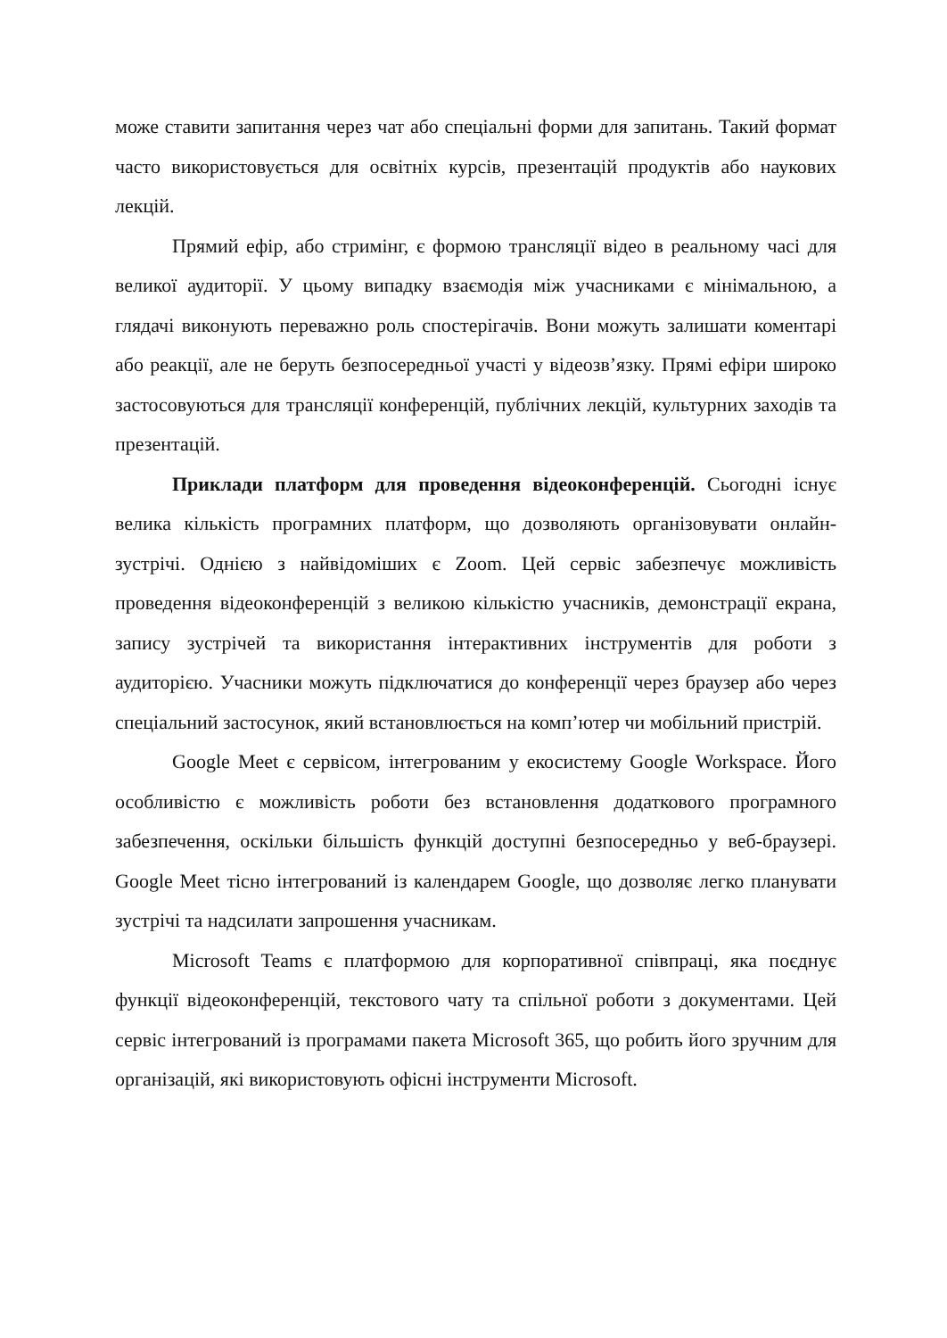може ставити запитання через чат або спеціальні форми для запитань. Такий формат часто використовується для освітніх курсів, презентацій продуктів або наукових лекцій.
Прямий ефір, або стримінг, є формою трансляції відео в реальному часі для великої аудиторії. У цьому випадку взаємодія між учасниками є мінімальною, а глядачі виконують переважно роль спостерігачів. Вони можуть залишати коментарі або реакції, але не беруть безпосередньої участі у відеозв’язку. Прямі ефіри широко застосовуються для трансляції конференцій, публічних лекцій, культурних заходів та презентацій.
Приклади платформ для проведення відеоконференцій. Сьогодні існує велика кількість програмних платформ, що дозволяють організовувати онлайн-зустрічі. Однією з найвідоміших є Zoom. Цей сервіс забезпечує можливість проведення відеоконференцій з великою кількістю учасників, демонстрації екрана, запису зустрічей та використання інтерактивних інструментів для роботи з аудиторією. Учасники можуть підключатися до конференції через браузер або через спеціальний застосунок, який встановлюється на комп’ютер чи мобільний пристрій.
Google Meet є сервісом, інтегрованим у екосистему Google Workspace. Його особливістю є можливість роботи без встановлення додаткового програмного забезпечення, оскільки більшість функцій доступні безпосередньо у веб-браузері. Google Meet тісно інтегрований із календарем Google, що дозволяє легко планувати зустрічі та надсилати запрошення учасникам.
Microsoft Teams є платформою для корпоративної співпраці, яка поєднує функції відеоконференцій, текстового чату та спільної роботи з документами. Цей сервіс інтегрований із програмами пакета Microsoft 365, що робить його зручним для організацій, які використовують офісні інструменти Microsoft.